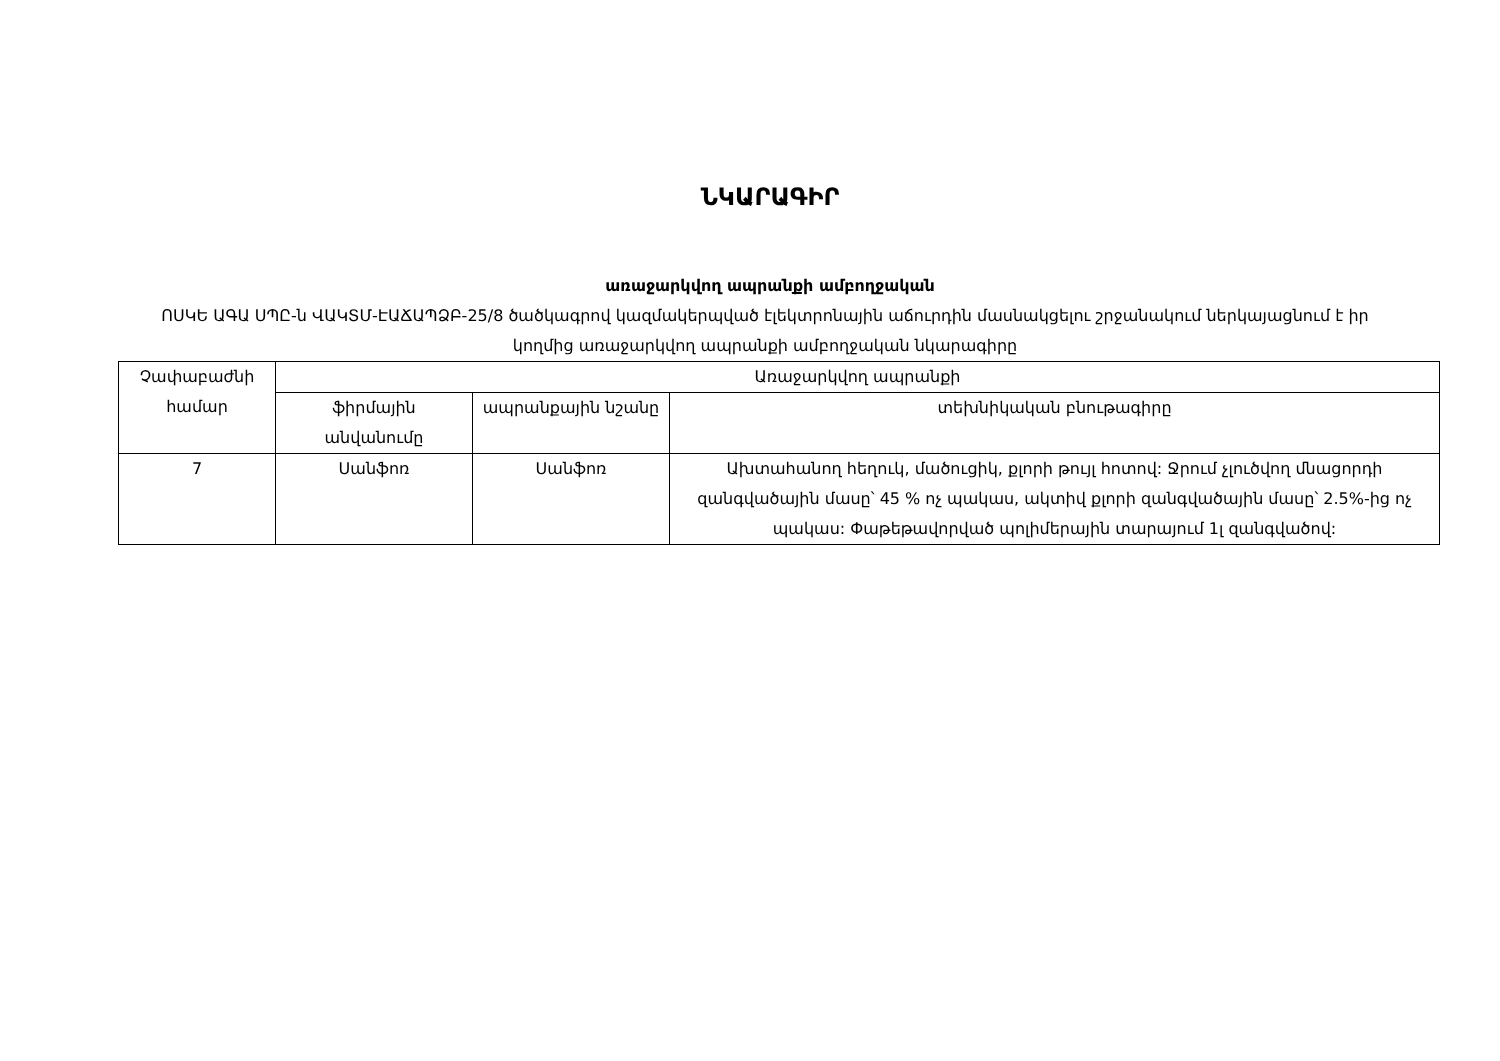ՆԿԱՐԱԳԻՐ
առաջարկվող ապրանքի ամբողջական
ՈՍԿԵ ԱԳԱ ՍՊԸ-ն ՎԱԿՏՄ-ԷԱՃԱՊՁԲ-25/8 ծածկագրով կազմակերպված էլեկտրոնային աճուրդին մասնակցելու շրջանակում ներկայացնում է իր կողմից առաջարկվող ապրանքի ամբողջական նկարագիրը
| Չափաբաժնի համար | Առաջարկվող ապրանքի | | |
| --- | --- | --- | --- |
| | ֆիրմային անվանումը | ապրանքային նշանը | տեխնիկական բնութագիրը |
| 7 | Սանֆոռ | Սանֆոռ | Ախտահանող հեղուկ, մածուցիկ, քլորի թույլ հոտով: Ջրում չլուծվող մնացորդի զանգվածային մասը՝ 45 % ոչ պակաս, ակտիվ քլորի զանգվածային մասը՝ 2.5%-ից ոչ պակաս: Փաթեթավորված պոլիմերային տարայում 1լ զանգվածով: |